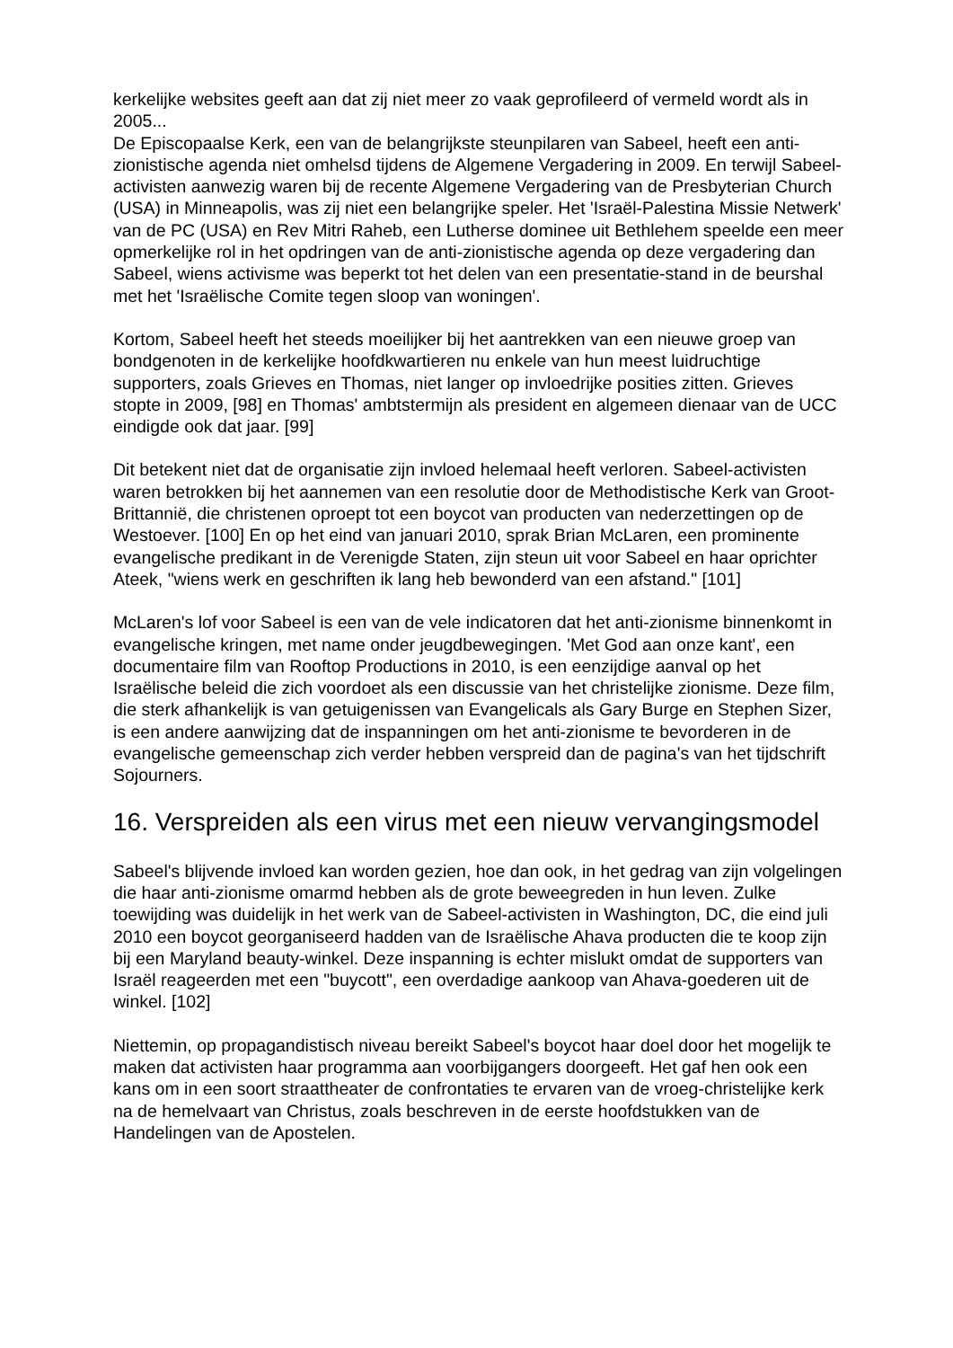kerkelijke websites geeft aan dat zij niet meer zo vaak geprofileerd of vermeld wordt als in 2005...
De Episcopaalse Kerk, een van de belangrijkste steunpilaren van Sabeel, heeft een anti-zionistische agenda niet omhelsd tijdens de Algemene Vergadering in 2009. En terwijl Sabeel-activisten aanwezig waren bij de recente Algemene Vergadering van de Presbyterian Church (USA) in Minneapolis, was zij niet een belangrijke speler. Het 'Israël-Palestina Missie Netwerk' van de PC (USA) en Rev Mitri Raheb, een Lutherse dominee uit Bethlehem speelde een meer opmerkelijke rol in het opdringen van de anti-zionistische agenda op deze vergadering dan Sabeel, wiens activisme was beperkt tot het delen van een presentatie-stand in de beurshal met het 'Israëlische Comite tegen sloop van woningen'.
Kortom, Sabeel heeft het steeds moeilijker bij het aantrekken van een nieuwe groep van bondgenoten in de kerkelijke hoofdkwartieren nu enkele van hun meest luidruchtige supporters, zoals Grieves en Thomas, niet langer op invloedrijke posities zitten. Grieves stopte in 2009, [98] en Thomas' ambtstermijn als president en algemeen dienaar van de UCC eindigde ook dat jaar. [99]
Dit betekent niet dat de organisatie zijn invloed helemaal heeft verloren. Sabeel-activisten waren betrokken bij het aannemen van een resolutie door de Methodistische Kerk van Groot-Brittannië, die christenen oproept tot een boycot van producten van nederzettingen op de Westoever. [100] En op het eind van januari 2010, sprak Brian McLaren, een prominente evangelische predikant in de Verenigde Staten, zijn steun uit voor Sabeel en haar oprichter Ateek, "wiens werk en geschriften ik lang heb bewonderd van een afstand." [101]
McLaren's lof voor Sabeel is een van de vele indicatoren dat het anti-zionisme binnenkomt in evangelische kringen, met name onder jeugdbewegingen. 'Met God aan onze kant', een documentaire film van Rooftop Productions in 2010, is een eenzijdige aanval op het Israëlische beleid die zich voordoet als een discussie van het christelijke zionisme. Deze film, die sterk afhankelijk is van getuigenissen van Evangelicals als Gary Burge en Stephen Sizer, is een andere aanwijzing dat de inspanningen om het anti-zionisme te bevorderen in de evangelische gemeenschap zich verder hebben verspreid dan de pagina's van het tijdschrift Sojourners.
16. Verspreiden als een virus met een nieuw vervangingsmodel
Sabeel's blijvende invloed kan worden gezien, hoe dan ook, in het gedrag van zijn volgelingen die haar anti-zionisme omarmd hebben als de grote beweegreden in hun leven. Zulke toewijding was duidelijk in het werk van de Sabeel-activisten in Washington, DC, die eind juli 2010 een boycot georganiseerd hadden van de Israëlische Ahava producten die te koop zijn bij een Maryland beauty-winkel. Deze inspanning is echter mislukt omdat de supporters van Israël reageerden met een "buycott", een overdadige aankoop van Ahava-goederen uit de winkel. [102]
Niettemin, op propagandistisch niveau bereikt Sabeel's boycot haar doel door het mogelijk te maken dat activisten haar programma aan voorbijgangers doorgeeft. Het gaf hen ook een kans om in een soort straattheater de confrontaties te ervaren van de vroeg-christelijke kerk na de hemelvaart van Christus, zoals beschreven in de eerste hoofdstukken van de Handelingen van de Apostelen.